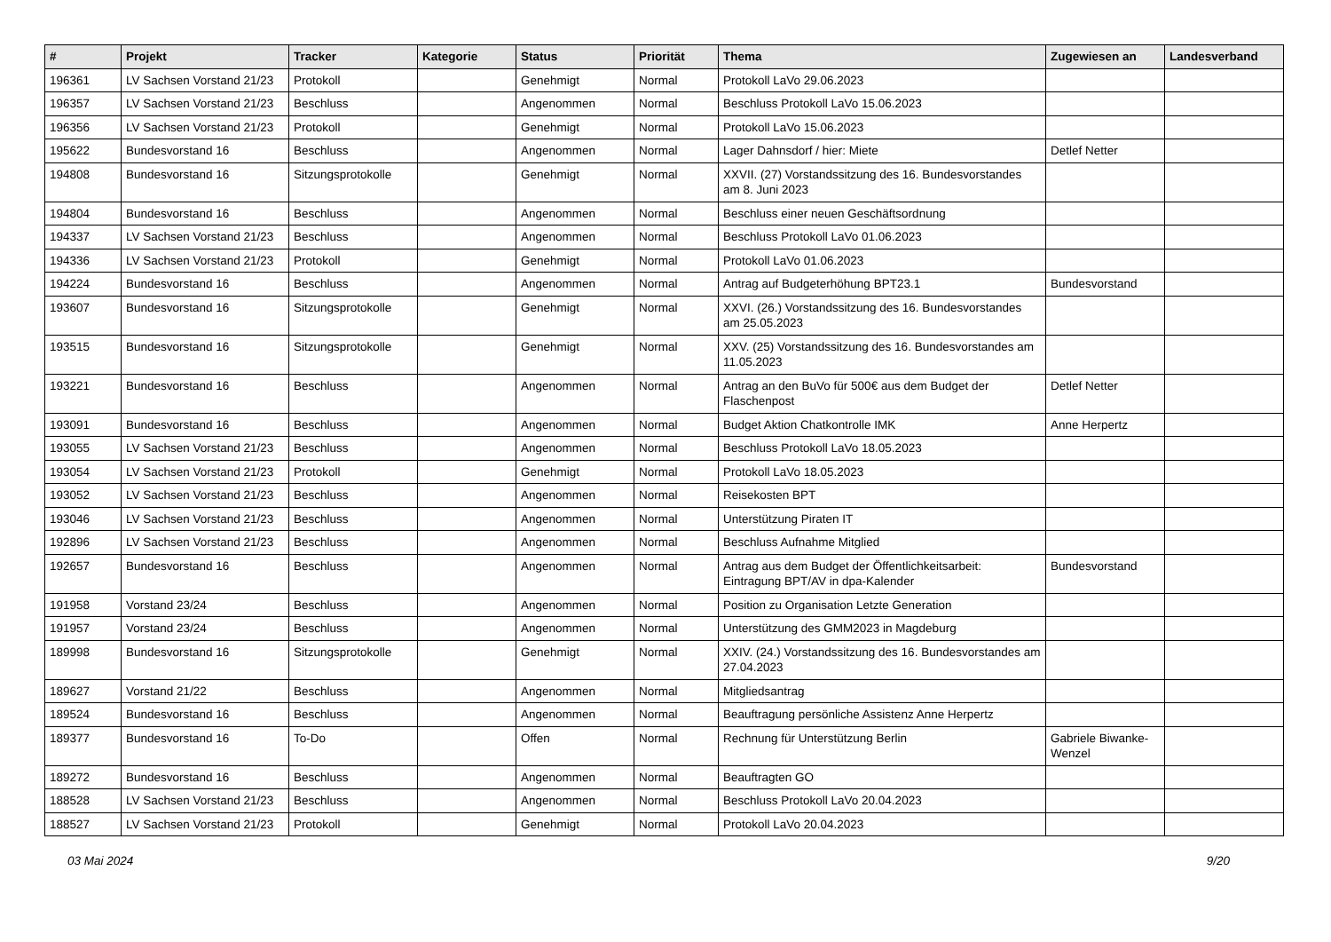| # | Projekt | Tracker | Kategorie | Status | Priorität | Thema | Zugewiesen an | Landesverband |
| --- | --- | --- | --- | --- | --- | --- | --- | --- |
| 196361 | LV Sachsen Vorstand 21/23 | Protokoll | | Genehmigt | Normal | Protokoll LaVo 29.06.2023 | | |
| 196357 | LV Sachsen Vorstand 21/23 | Beschluss | | Angenommen | Normal | Beschluss Protokoll LaVo 15.06.2023 | | |
| 196356 | LV Sachsen Vorstand 21/23 | Protokoll | | Genehmigt | Normal | Protokoll LaVo 15.06.2023 | | |
| 195622 | Bundesvorstand 16 | Beschluss | | Angenommen | Normal | Lager Dahnsdorf / hier: Miete | Detlef Netter | |
| 194808 | Bundesvorstand 16 | Sitzungsprotokolle | | Genehmigt | Normal | XXVII. (27) Vorstandssitzung des 16. Bundesvorstandes am 8. Juni 2023 | | |
| 194804 | Bundesvorstand 16 | Beschluss | | Angenommen | Normal | Beschluss einer neuen Geschäftsordnung | | |
| 194337 | LV Sachsen Vorstand 21/23 | Beschluss | | Angenommen | Normal | Beschluss Protokoll LaVo 01.06.2023 | | |
| 194336 | LV Sachsen Vorstand 21/23 | Protokoll | | Genehmigt | Normal | Protokoll LaVo 01.06.2023 | | |
| 194224 | Bundesvorstand 16 | Beschluss | | Angenommen | Normal | Antrag auf Budgeterhöhung BPT23.1 | Bundesvorstand | |
| 193607 | Bundesvorstand 16 | Sitzungsprotokolle | | Genehmigt | Normal | XXVI. (26.) Vorstandssitzung des 16. Bundesvorstandes am 25.05.2023 | | |
| 193515 | Bundesvorstand 16 | Sitzungsprotokolle | | Genehmigt | Normal | XXV. (25) Vorstandssitzung des 16. Bundesvorstandes am 11.05.2023 | | |
| 193221 | Bundesvorstand 16 | Beschluss | | Angenommen | Normal | Antrag an den BuVo für 500€ aus dem Budget der Flaschenpost | Detlef Netter | |
| 193091 | Bundesvorstand 16 | Beschluss | | Angenommen | Normal | Budget Aktion Chatkontrolle IMK | Anne Herpertz | |
| 193055 | LV Sachsen Vorstand 21/23 | Beschluss | | Angenommen | Normal | Beschluss Protokoll LaVo 18.05.2023 | | |
| 193054 | LV Sachsen Vorstand 21/23 | Protokoll | | Genehmigt | Normal | Protokoll LaVo 18.05.2023 | | |
| 193052 | LV Sachsen Vorstand 21/23 | Beschluss | | Angenommen | Normal | Reisekosten BPT | | |
| 193046 | LV Sachsen Vorstand 21/23 | Beschluss | | Angenommen | Normal | Unterstützung Piraten IT | | |
| 192896 | LV Sachsen Vorstand 21/23 | Beschluss | | Angenommen | Normal | Beschluss Aufnahme Mitglied | | |
| 192657 | Bundesvorstand 16 | Beschluss | | Angenommen | Normal | Antrag aus dem Budget der Öffentlichkeitsarbeit: Eintragung BPT/AV in dpa-Kalender | Bundesvorstand | |
| 191958 | Vorstand 23/24 | Beschluss | | Angenommen | Normal | Position zu Organisation Letzte Generation | | |
| 191957 | Vorstand 23/24 | Beschluss | | Angenommen | Normal | Unterstützung des GMM2023 in Magdeburg | | |
| 189998 | Bundesvorstand 16 | Sitzungsprotokolle | | Genehmigt | Normal | XXIV. (24.) Vorstandssitzung des 16. Bundesvorstandes am 27.04.2023 | | |
| 189627 | Vorstand 21/22 | Beschluss | | Angenommen | Normal | Mitgliedsantrag | | |
| 189524 | Bundesvorstand 16 | Beschluss | | Angenommen | Normal | Beauftragung persönliche Assistenz Anne Herpertz | | |
| 189377 | Bundesvorstand 16 | To-Do | | Offen | Normal | Rechnung für Unterstützung Berlin | Gabriele Biwanke-Wenzel | |
| 189272 | Bundesvorstand 16 | Beschluss | | Angenommen | Normal | Beauftragten GO | | |
| 188528 | LV Sachsen Vorstand 21/23 | Beschluss | | Angenommen | Normal | Beschluss Protokoll LaVo 20.04.2023 | | |
| 188527 | LV Sachsen Vorstand 21/23 | Protokoll | | Genehmigt | Normal | Protokoll LaVo 20.04.2023 | | |
03 Mai 2024 9/20